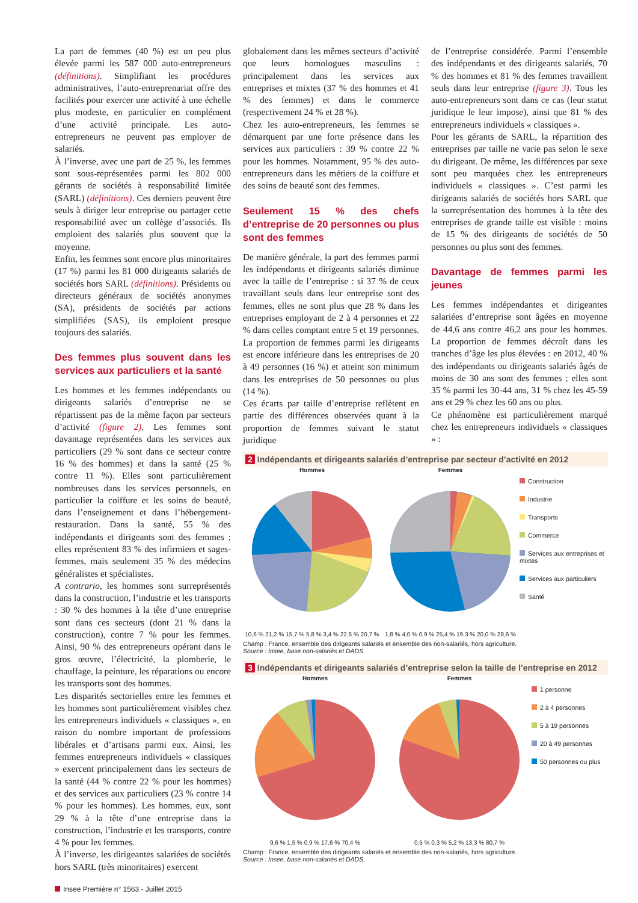La part de femmes (40 %) est un peu plus élevée parmi les 587 000 auto-entrepreneurs (définitions). Simplifiant les procédures administratives, l’auto-entreprenariat offre des facilités pour exercer une activité à une échelle plus modeste, en particulier en complément d’une activité principale. Les auto-entrepreneurs ne peuvent pas employer de salariés.
À l’inverse, avec une part de 25 %, les femmes sont sous-représentées parmi les 802 000 gérants de sociétés à responsabilité limitée (SARL) (définitions). Ces derniers peuvent être seuls à diriger leur entreprise ou partager cette responsabilité avec un collège d’associés. Ils emploient des salariés plus souvent que la moyenne.
Enfin, les femmes sont encore plus minoritaires (17 %) parmi les 81 000 dirigeants salariés de sociétés hors SARL (définitions). Présidents ou directeurs généraux de sociétés anonymes (SA), présidents de sociétés par actions simplifiées (SAS), ils emploient presque toujours des salariés.
Des femmes plus souvent dans les services aux particuliers et la santé
Les hommes et les femmes indépendants ou dirigeants salariés d’entreprise ne se répartissent pas de la même façon par secteurs d’activité (figure 2). Les femmes sont davantage représentées dans les services aux particuliers (29 % sont dans ce secteur contre 16 % des hommes) et dans la santé (25 % contre 11 %). Elles sont particulièrement nombreuses dans les services personnels, en particulier la coiffure et les soins de beauté, dans l’enseignement et dans l’hébergement-restauration. Dans la santé, 55 % des indépendants et dirigeants sont des femmes ; elles représentent 83 % des infirmiers et sages-femmes, mais seulement 35 % des médecins généralistes et spécialistes.
A contrario, les hommes sont surreprésentés dans la construction, l’industrie et les transports : 30 % des hommes à la tête d’une entreprise sont dans ces secteurs (dont 21 % dans la construction), contre 7 % pour les femmes. Ainsi, 90 % des entrepreneurs opérant dans le gros œuvre, l’électricité, la plomberie, le chauffage, la peinture, les réparations ou encore les transports sont des hommes.
Les disparités sectorielles entre les femmes et les hommes sont particulièrement visibles chez les entrepreneurs individuels « classiques », en raison du nombre important de professions libérales et d’artisans parmi eux. Ainsi, les femmes entrepreneurs individuels « classiques » exercent principalement dans les secteurs de la santé (44 % contre 22 % pour les hommes) et des services aux particuliers (23 % contre 14 % pour les hommes). Les hommes, eux, sont 29 % à la tête d’une entreprise dans la construction, l’industrie et les transports, contre 4 % pour les femmes.
À l’inverse, les dirigeantes salariées de sociétés hors SARL (très minoritaires) exercent
globalement dans les mêmes secteurs d’activité que leurs homologues masculins : principalement dans les services aux entreprises et mixtes (37 % des hommes et 41 % des femmes) et dans le commerce (respectivement 24 % et 28 %).
Chez les auto-entrepreneurs, les femmes se démarquent par une forte présence dans les services aux particuliers : 39 % contre 22 % pour les hommes. Notamment, 95 % des auto-entrepreneurs dans les métiers de la coiffure et des soins de beauté sont des femmes.
Seulement 15 % des chefs d’entreprise de 20 personnes ou plus sont des femmes
De manière générale, la part des femmes parmi les indépendants et dirigeants salariés diminue avec la taille de l’entreprise : si 37 % de ceux travaillant seuls dans leur entreprise sont des femmes, elles ne sont plus que 28 % dans les entreprises employant de 2 à 4 personnes et 22 % dans celles comptant entre 5 et 19 personnes. La proportion de femmes parmi les dirigeants est encore inférieure dans les entreprises de 20 à 49 personnes (16 %) et atteint son minimum dans les entreprises de 50 personnes ou plus (14 %).
Ces écarts par taille d’entreprise reflètent en partie des différences observées quant à la proportion de femmes suivant le statut juridique
de l’entreprise considérée. Parmi l’ensemble des indépendants et des dirigeants salariés, 70 % des hommes et 81 % des femmes travaillent seuls dans leur entreprise (figure 3). Tous les auto-entrepreneurs sont dans ce cas (leur statut juridique le leur impose), ainsi que 81 % des entrepreneurs individuels « classiques ».
Pour les gérants de SARL, la répartition des entreprises par taille ne varie pas selon le sexe du dirigeant. De même, les différences par sexe sont peu marquées chez les entrepreneurs individuels « classiques ». C’est parmi les dirigeants salariés de sociétés hors SARL que la surreprésentation des hommes à la tête des entreprises de grande taille est visible : moins de 15 % des dirigeants de sociétés de 50 personnes ou plus sont des femmes.
Davantage de femmes parmi les jeunes
Les femmes indépendantes et dirigeantes salariées d’entreprise sont âgées en moyenne de 44,6 ans contre 46,2 ans pour les hommes. La proportion de femmes décroît dans les tranches d’âge les plus élevées : en 2012, 40 % des indépendants ou dirigeants salariés âgés de moins de 30 ans sont des femmes ; elles sont 35 % parmi les 30-44 ans, 31 % chez les 45-59 ans et 29 % chez les 60 ans ou plus.
Ce phénomène est particulièrement marqué chez les entrepreneurs individuels « classiques » :
2 Indépendants et dirigeants salariés d’entreprise par secteur d’activité en 2012
Hommes
10,6 % 21,2 % 15,7 % 5,8 % 3,4 % 22,6 % 20,7 %
Femmes
1,8 % 4,0 % 0,9 % 25,4 % 19,3 % 20,0 % 28,6 %
Construction
Industrie
Transports
Commerce
Services aux entreprises et mixtes
Services aux particuliers
Santé
Champ : France, ensemble des dirigeants salariés et ensemble des non-salariés, hors agriculture.
Source : Insee, base non-salariés et DADS.
3 Indépendants et dirigeants salariés d’entreprise selon la taille de l’entreprise en 2012
Hommes
9,6 % 1,5 % 0,9 % 17,6 % 70,4 %
Femmes
0,5 % 0,3 % 5,2 % 13,3 % 80,7 %
1 personne
2 à 4 personnes
5 à 19 personnes
20 à 49 personnes
50 personnes ou plus
Champ : France, ensemble des dirigeants salariés et ensemble des non-salariés, hors agriculture.
Source : Insee, base non-salariés et DADS.
Insee Première n° 1563 - Juillet 2015